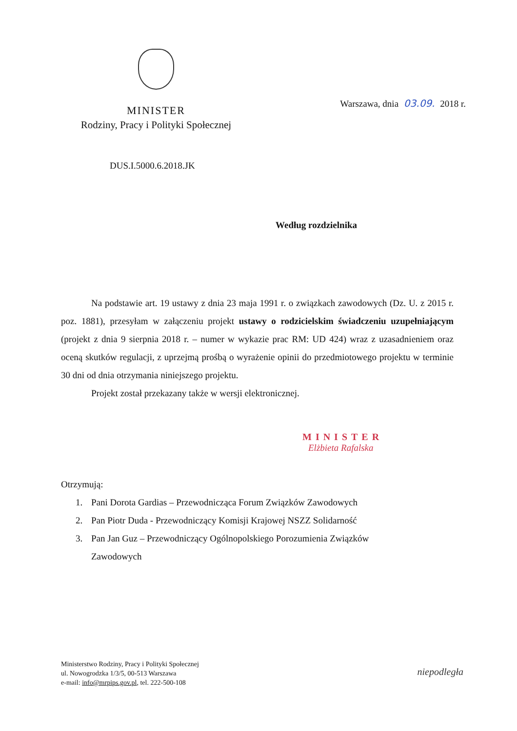MINISTER
Rodziny, Pracy i Polityki Społecznej
Warszawa, dnia 03.09. 2018 r.
DUS.I.5000.6.2018.JK
Według rozdzielnika
Na podstawie art. 19 ustawy z dnia 23 maja 1991 r. o związkach zawodowych (Dz. U. z 2015 r. poz. 1881), przesyłam w załączeniu projekt ustawy o rodzicielskim świadczeniu uzupełniającym (projekt z dnia 9 sierpnia 2018 r. – numer w wykazie prac RM: UD 424) wraz z uzasadnieniem oraz oceną skutków regulacji, z uprzejmą prośbą o wyrażenie opinii do przedmiotowego projektu w terminie 30 dni od dnia otrzymania niniejszego projektu.
Projekt został przekazany także w wersji elektronicznej.
MINISTER
Elżbieta Rafalska
Otrzymują:
1. Pani Dorota Gardias – Przewodnicząca Forum Związków Zawodowych
2. Pan Piotr Duda - Przewodniczący Komisji Krajowej NSZZ Solidarność
3. Pan Jan Guz – Przewodniczący Ogólnopolskiego Porozumienia Związków
Zawodowych
Ministerstwo Rodziny, Pracy i Polityki Społecznej
ul. Nowogrodzka 1/3/5, 00-513 Warszawa
e-mail: info@mrpips.gov.pl, tel. 222-500-108
niepodległa